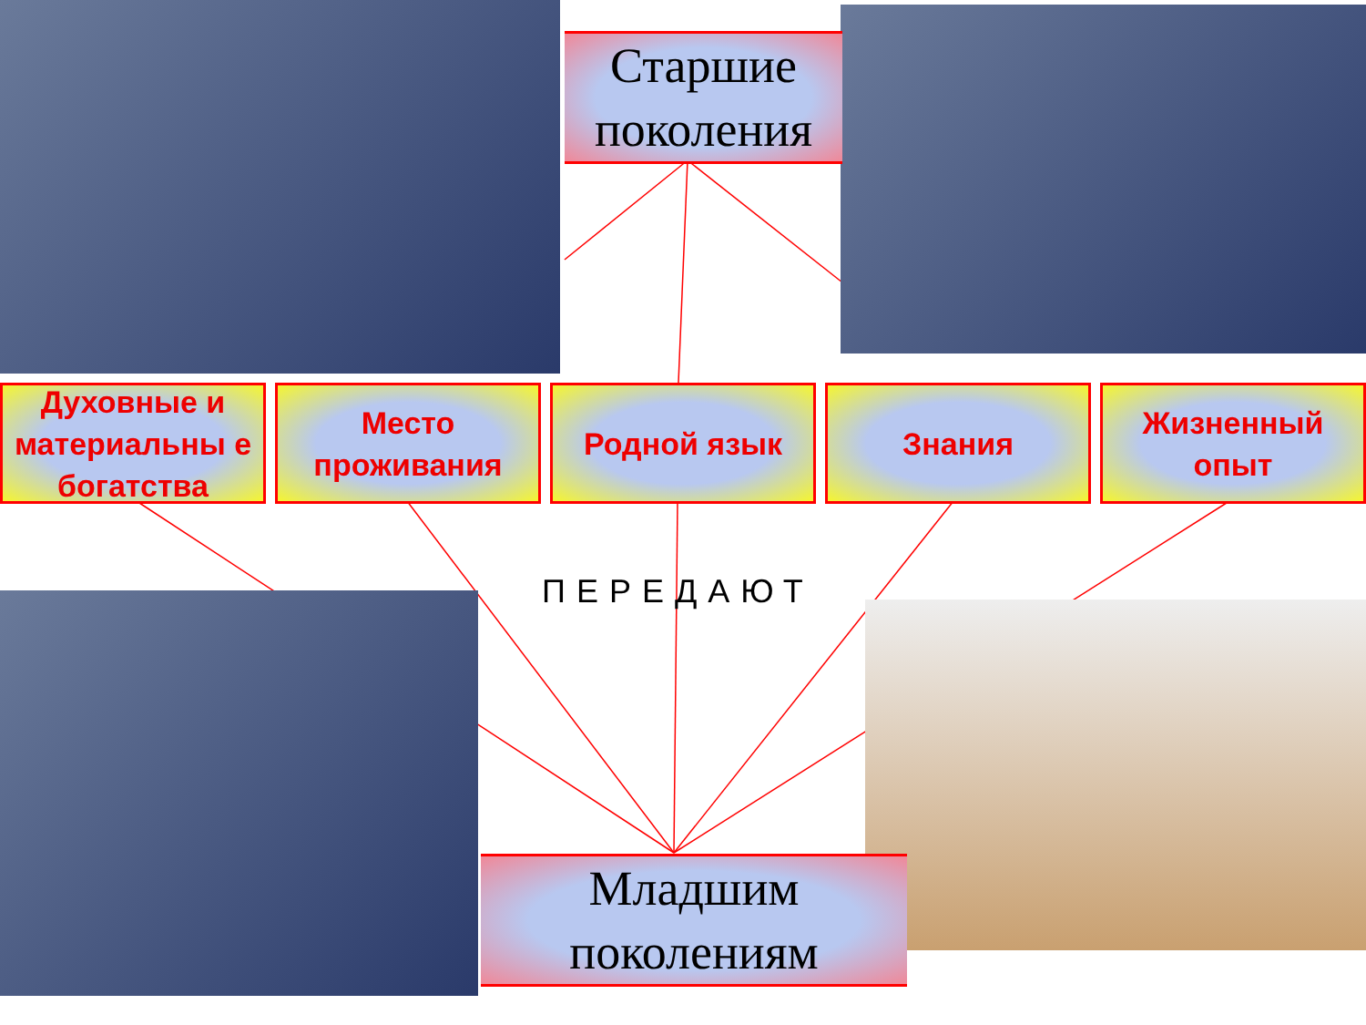Старшие
поколения
Духовные и материальны е богатства
Место проживания
Родной язык Знания Жизненный опыт
ПЕРЕДАЮТ
Младшим
поколениям